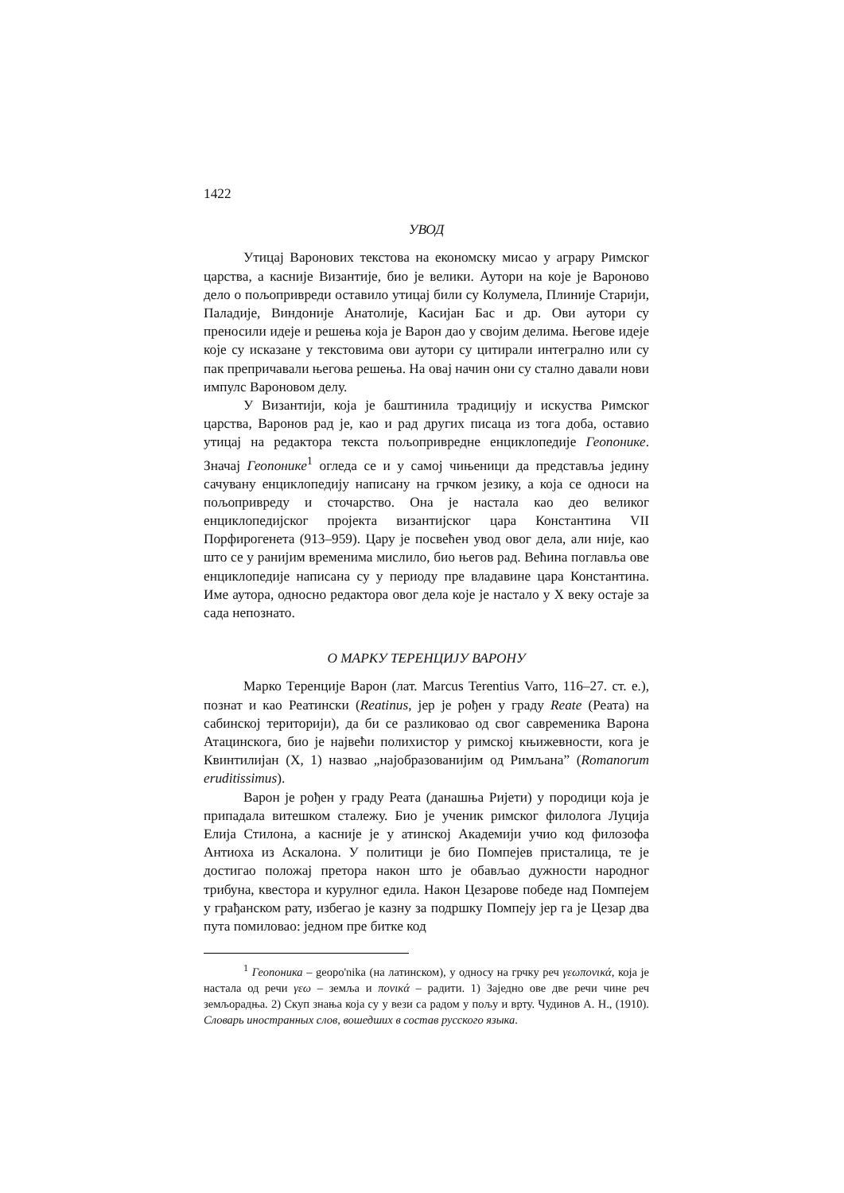1422
УВОД
Утицај Варонових текстова на економску мисао у аграру Римског царства, а касније Византије, био је велики. Аутори на које је Вароново дело о пољопривреди оставило утицај били су Колумела, Плиније Старији, Паладије, Виндоније Анатолије, Касијан Бас и др. Ови аутори су преносили идеје и решења која је Варон дао у својим делима. Његове идеје које су исказане у текстовима ови аутори су цитирали интегрално или су пак препричавали његова решења. На овај начин они су стално давали нови импулс Вароновом делу.
У Византији, која је баштинила традицију и искуства Римског царства, Варонов рад је, као и рад других писаца из тога доба, оставио утицај на редактора текста пољопривредне енциклопедије Геопонике. Значај Геопонике<sup>1</sup> огледа се и у самој чињеници да представља једину сачувану енциклопедију написану на грчком језику, а која се односи на пољопривреду и сточарство. Она је настала као део великог енциклопедијског пројекта византијског цара Константина VII Порфирогенета (913–959). Цару је посвећен увод овог дела, али није, као што се у ранијим временима мислило, био његов рад. Већина поглавља ове енциклопедије написана су у периоду пре владавине цара Константина. Име аутора, односно редактора овог дела које је настало у X веку остаје за сада непознато.
О МАРКУ ТЕРЕНЦИЈУ ВАРОНУ
Марко Теренције Варон (лат. Marcus Terentius Varro, 116–27. ст. е.), познат и као Реатински (Reatinus, јер је рођен у граду Reate (Реата) на сабинској територији), да би се разликовао од свог савременика Варона Атацинскога, био је највећи полихистор у римској књижевности, кога је Квинтилијан (X, 1) назвао „најобразованијим од Римљана” (Romanorum eruditissimus).
Варон је рођен у граду Реата (данашња Ријети) у породици која је припадала витешком сталежу. Био је ученик римског филолога Луција Елија Стилона, а касније је у атинској Академији учио код филозофа Антиоха из Аскалона. У политици је био Помпејев присталица, те је достигао положај претора након што је обављао дужности народног трибуна, квестора и курулног едила. Након Цезарове победе над Помпејем у грађанском рату, избегао је казну за подршку Помпеју јер га је Цезар два пута помиловао: једном пре битке код
<sup>1</sup> Геопоника – geopo'nika (на латинском), у односу на грчку реч γεωπονικά, која је настала од речи γεω – земља и πονικά – радити. 1) Заједно ове две речи чине реч земљорадња. 2) Скуп знања која су у вези са радом у пољу и врту. Чудинов А. Н., (1910). Словарь иностранных слов, вошедших в состав русского языка.